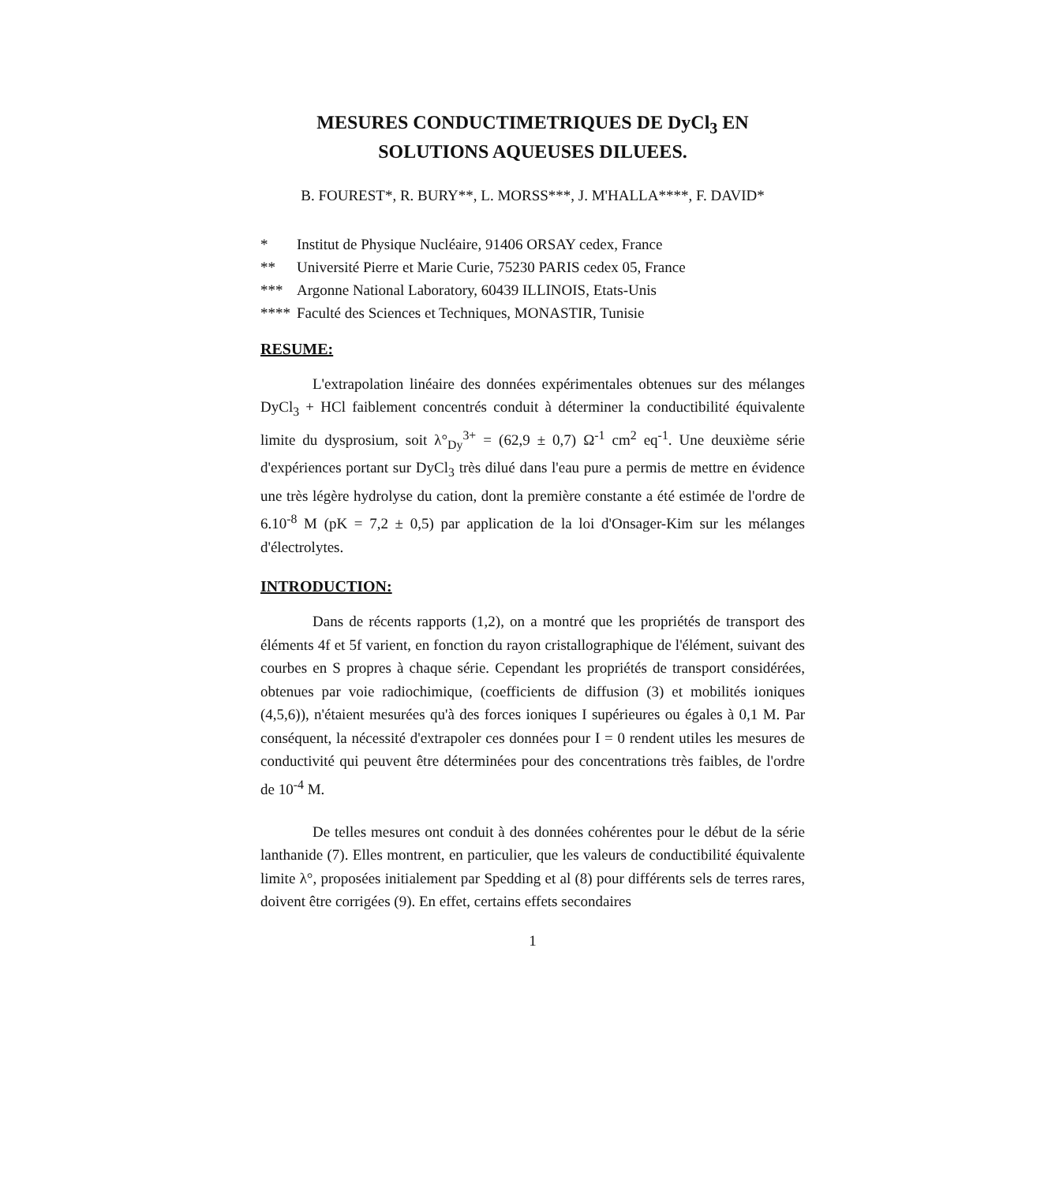MESURES CONDUCTIMETRIQUES DE DyCl<sub>3</sub> EN
SOLUTIONS AQUEUSES DILUEES.
B. FOUREST*, R. BURY**, L. MORSS***, J. M'HALLA****, F. DAVID*
* Institut de Physique Nucléaire, 91406 ORSAY cedex, France
** Université Pierre et Marie Curie, 75230 PARIS cedex 05, France
*** Argonne National Laboratory, 60439 ILLINOIS, Etats-Unis
**** Faculté des Sciences et Techniques, MONASTIR, Tunisie
RESUME:
L'extrapolation linéaire des données expérimentales obtenues sur des mélanges DyCl<sub>3</sub> + HCl faiblement concentrés conduit à déterminer la conductibilité équivalente limite du dysprosium, soit λ°<sub>Dy</sub><sup>3+</sup> = (62,9 ± 0,7) Ω<sup>-1</sup> cm<sup>2</sup> eq<sup>-1</sup>. Une deuxième série d'expériences portant sur DyCl<sub>3</sub> très dilué dans l'eau pure a permis de mettre en évidence une très légère hydrolyse du cation, dont la première constante a été estimée de l'ordre de 6.10<sup>-8</sup> M (pK = 7,2 ± 0,5) par application de la loi d'Onsager-Kim sur les mélanges d'électrolytes.
INTRODUCTION:
Dans de récents rapports (1,2), on a montré que les propriétés de transport des éléments 4f et 5f varient, en fonction du rayon cristallographique de l'élément, suivant des courbes en S propres à chaque série. Cependant les propriétés de transport considérées, obtenues par voie radiochimique, (coefficients de diffusion (3) et mobilités ioniques (4,5,6)), n'étaient mesurées qu'à des forces ioniques I supérieures ou égales à 0,1 M. Par conséquent, la nécessité d'extrapoler ces données pour I = 0 rendent utiles les mesures de conductivité qui peuvent être déterminées pour des concentrations très faibles, de l'ordre de 10<sup>-4</sup> M.
De telles mesures ont conduit à des données cohérentes pour le début de la série lanthanide (7). Elles montrent, en particulier, que les valeurs de conductibilité équivalente limite λ°, proposées initialement par Spedding et al (8) pour différents sels de terres rares, doivent être corrigées (9). En effet, certains effets secondaires
1